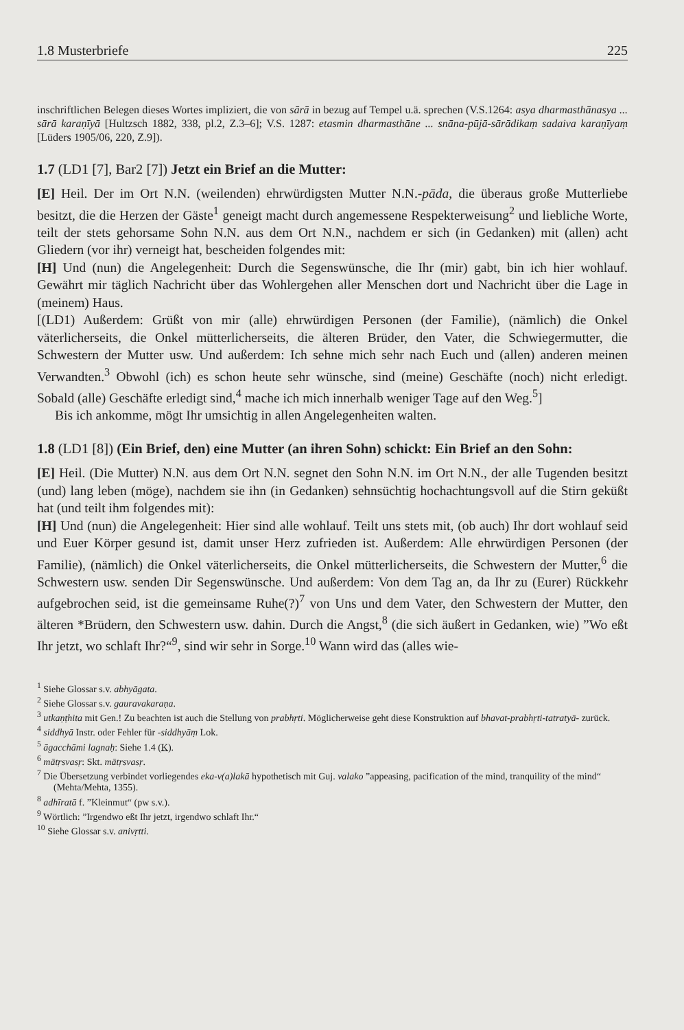1.8 Musterbriefe 225
inschriftlichen Belegen dieses Wortes impliziert, die von sārā in bezug auf Tempel u.ä. sprechen (V.S.1264: asya dharmasthānasya ... sārā karaṇīyā [Hultzsch 1882, 338, pl.2, Z.3–6]; V.S. 1287: etasmin dharmasthāne ... snāna-pūjā-sārādikaṃ sadaiva karaṇīyaṃ [Lüders 1905/06, 220, Z.9]).
1.7 (LD1 [7], Bar2 [7]) Jetzt ein Brief an die Mutter:
[E] Heil. Der im Ort N.N. (weilenden) ehrwürdigsten Mutter N.N.-pāda, die überaus große Mutterliebe besitzt, die die Herzen der Gäste<sup>1</sup> geneigt macht durch angemessene Respekterweisung<sup>2</sup> und liebliche Worte, teilt der stets gehorsame Sohn N.N. aus dem Ort N.N., nachdem er sich (in Gedanken) mit (allen) acht Gliedern (vor ihr) verneigt hat, bescheiden folgendes mit:
[H] Und (nun) die Angelegenheit: Durch die Segenswünsche, die Ihr (mir) gabt, bin ich hier wohlauf. Gewährt mir täglich Nachricht über das Wohlergehen aller Menschen dort und Nachricht über die Lage in (meinem) Haus.
[(LD1) Außerdem: Grüßt von mir (alle) ehrwürdigen Personen (der Familie), (nämlich) die Onkel väterlicherseits, die Onkel mütterlicherseits, die älteren Brüder, den Vater, die Schwiegermutter, die Schwestern der Mutter usw. Und außerdem: Ich sehne mich sehr nach Euch und (allen) anderen meinen Verwandten.<sup>3</sup> Obwohl (ich) es schon heute sehr wünsche, sind (meine) Geschäfte (noch) nicht erledigt. Sobald (alle) Geschäfte erledigt sind,<sup>4</sup> mache ich mich innerhalb weniger Tage auf den Weg.<sup>5</sup>]
Bis ich ankomme, mögt Ihr umsichtig in allen Angelegenheiten walten.
1.8 (LD1 [8]) (Ein Brief, den) eine Mutter (an ihren Sohn) schickt: Ein Brief an den Sohn:
[E] Heil. (Die Mutter) N.N. aus dem Ort N.N. segnet den Sohn N.N. im Ort N.N., der alle Tugenden besitzt (und) lang leben (möge), nachdem sie ihn (in Gedanken) sehnsüchtig hochachtungsvoll auf die Stirn geküßt hat (und teilt ihm folgendes mit):
[H] Und (nun) die Angelegenheit: Hier sind alle wohlauf. Teilt uns stets mit, (ob auch) Ihr dort wohlauf seid und Euer Körper gesund ist, damit unser Herz zufrieden ist. Außerdem: Alle ehrwürdigen Personen (der Familie), (nämlich) die Onkel väterlicherseits, die Onkel mütterlicherseits, die Schwestern der Mutter,<sup>6</sup> die Schwestern usw. senden Dir Segenswünsche. Und außerdem: Von dem Tag an, da Ihr zu (Eurer) Rückkehr aufgebrochen seid, ist die gemeinsame Ruhe(?)<sup>7</sup> von Uns und dem Vater, den Schwestern der Mutter, den älteren *Brüdern, den Schwestern usw. dahin. Durch die Angst,<sup>8</sup> (die sich äußert in Gedanken, wie) ”Wo eßt Ihr jetzt, wo schlaft Ihr?“<sup>9</sup>, sind wir sehr in Sorge.<sup>10</sup> Wann wird das (alles wie-
<sup>1</sup> Siehe Glossar s.v. abhyāgata.
<sup>2</sup> Siehe Glossar s.v. gauravakaraṇa.
<sup>3</sup> utkaṇṭhita mit Gen.! Zu beachten ist auch die Stellung von prabhṛti. Möglicherweise geht diese Konstruktion auf bhavat-prabhṛti-tatratyā- zurück.
<sup>4</sup> siddhyā Instr. oder Fehler für -siddhyāṃ Lok.
<sup>5</sup> āgacchāmi lagnaḥ: Siehe 1.4 (K).
<sup>6</sup> mātṛsvasṛ: Skt. mātṛsvasṛ.
<sup>7</sup> Die Übersetzung verbindet vorliegendes eka-v(a)lakā hypothetisch mit Guj. valako ”appeasing, pacification of the mind, tranquility of the mind“ (Mehta/Mehta, 1355).
<sup>8</sup> adhīratā f. ”Kleinmut“ (pw s.v.).
<sup>9</sup> Wörtlich: ”Irgendwo eßt Ihr jetzt, irgendwo schlaft Ihr.“
<sup>10</sup> Siehe Glossar s.v. anivṛtti.